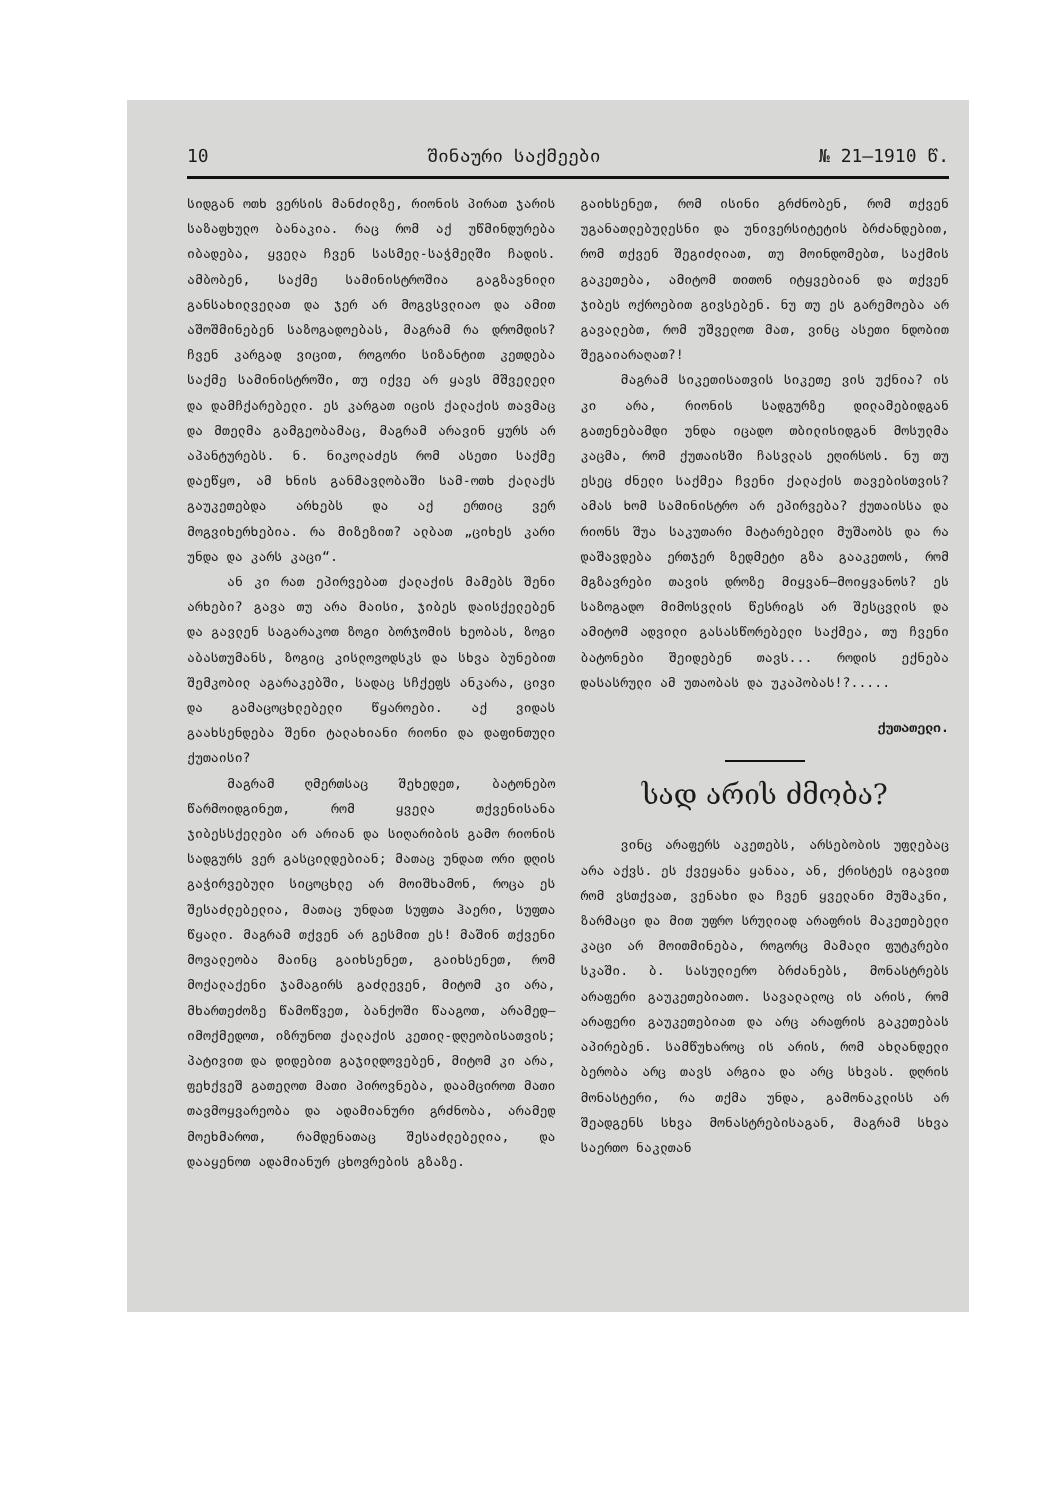10 შინაური საქმეები № 21—1910 წ.
სიდგან ოთხ ვერსის მანძილზე, რიონის პირათ ჯარის საზაფხულო ბანაკია. რაც რომ აქ უწმინდურება იბადება, ყველა ჩვენ სასმელ-საჭმელში ჩადის. ამბობენ, საქმე სამინისტროშია გაგზავნილი განსახილველათ და ჯერ არ მოგვსვლიაო და ამით აშოშმინებენ საზოგადოებას, მაგრამ რა დრომდის? ჩვენ კარგად ვიცით, როგორი სიზანტით კეთდება საქმე სამინისტროში, თუ იქვე არ ყავს მშველელი და დამჩქარებელი. ეს კარგათ იცის ქალაქის თავმაც და მთელმა გამგეობამაც, მაგრამ არავინ ყურს არ აპანტურებს. ნ. ნიკოლაძეს რომ ასეთი საქმე დაეწყო, ამ ხნის განმავლობაში სამ-ოთხ ქალაქს გაუკეთებდა არხებს და აქ ერთიც ვერ მოგვიხერხებია. რა მიზეზით? ალბათ „ციხეს კარი უნდა და კარს კაცი“.
ან კი რათ ეპირვებათ ქალაქის მამებს შენი არხები? გავა თუ არა მაისი, ჯიბეს დაისქელებენ და გავლენ საგარაკოთ ზოგი ბორჯომის ხეობას, ზოგი აბასთუმანს, ზოგიც კისლოვოდსკს და სხვა ბუნებით შემკობილ აგარაკებში, სადაც სჩქეფს ანკარა, ცივი და გამაცოცხლებელი წყაროები. აქ ვიდას გაახსენდება შენი ტალახიანი რიონი და დაფინთული ქუთაისი?
მაგრამ ღმერთსაც შეხედეთ, ბატონებო წარმოიდგინეთ, რომ ყველა თქვენისანა ჯიბესსქელები არ არიან და სიღარიბის გამო რიონის სადგურს ვერ გასცილდებიან; მათაც უნდათ ორი დღის გაჭირვებული სიცოცხლე არ მოიშხამონ, როცა ეს შესაძლებელია, მათაც უნდათ სუფთა ჰაერი, სუფთა წყალი. მაგრამ თქვენ არ გესმით ეს! მაშინ თქვენი მოვალეობა მაინც გაიხსენეთ, გაიხსენეთ, რომ მოქალაქენი ჯამაგირს გაძლევენ, მიტომ კი არა, მხართეძოზე წამოწვეთ, ბანქოში წააგოთ, არამედ—იმოქმედოთ, იზრუნოთ ქალაქის კეთილ-დღეობისათვის; პატივით და დიდებით გაჯილდოვებენ, მიტომ კი არა, ფეხქვეშ გათელოთ მათი პიროვნება, დაამციროთ მათი თავმოყვარეობა და ადამიანური გრძნობა, არამედ მოეხმაროთ, რამდენათაც შესაძლებელია, და დააყენოთ ადამიანურ ცხოვრების გზაზე.
გაიხსენეთ, რომ ისინი გრძნობენ, რომ თქვენ უგანათლებულესნი და უნივერსიტეტის ბრძანდებით, რომ თქვენ შეგიძლიათ, თუ მოინდომებთ, საქმის გაკეთება, ამიტომ თითონ იტყვებიან და თქვენ ჯიბეს ოქროებით გივსებენ. ნუ თუ ეს გარემოება არ გავალებთ, რომ უშველოთ მათ, ვინც ასეთი ნდობით შეგაიარაღათ?!
მაგრამ სიკეთისათვის სიკეთე ვის უქნია? ის კი არა, რიონის სადგურზე დილამებიდგან გათენებამდი უნდა იცადო თბილისიდგან მოსულმა კაცმა, რომ ქუთაისში ჩასვლას ეღირსოს. ნუ თუ ესეც ძნელი საქმეა ჩვენი ქალაქის თავებისთვის? ამას ხომ სამინისტრო არ ეპირვება? ქუთაისსა და რიონს შუა საკუთარი მატარებელი მუშაობს და რა დაშავდება ერთჯერ ზედმეტი გზა გააკეთოს, რომ მგზავრები თავის დროზე მიყვან—მოიყვანოს? ეს საზოგადო მიმოსვლის წესრიგს არ შესცვლის და ამიტომ ადვილი გასასწორებელი საქმეა, თუ ჩვენი ბატონები შეიდებენ თავს... როდის ექნება დასასრული ამ უთაობას და უკაპობას!?.....
ქუთათელი.
სად არის ძმობა?
ვინც არაფერს აკეთებს, არსებობის უფლებაც არა აქვს. ეს ქვეყანა ყანაა, ან, ქრისტეს იგავით რომ ვსთქვათ, ვენახი და ჩვენ ყველანი მუშაკნი, ზარმაცი და მით უფრო სრულიად არაფრის მაკეთებელი კაცი არ მოითმინება, როგორც მამალი ფუტკრები სკაში. ბ. სასულიერო ბრძანებს, მონასტრებს არაფერი გაუკეთებიათო. სავალალოც ის არის, რომ არაფერი გაუკეთებიათ და არც არაფრის გაკეთებას აპირებენ. სამწუხაროც ის არის, რომ ახლანდელი ბერობა არც თავს არგია და არც სხვას. დღრის მონასტერი, რა თქმა უნდა, გამონაკლისს არ შეადგენს სხვა მონასტრებისაგან, მაგრამ სხვა საერთო ნაკლთან